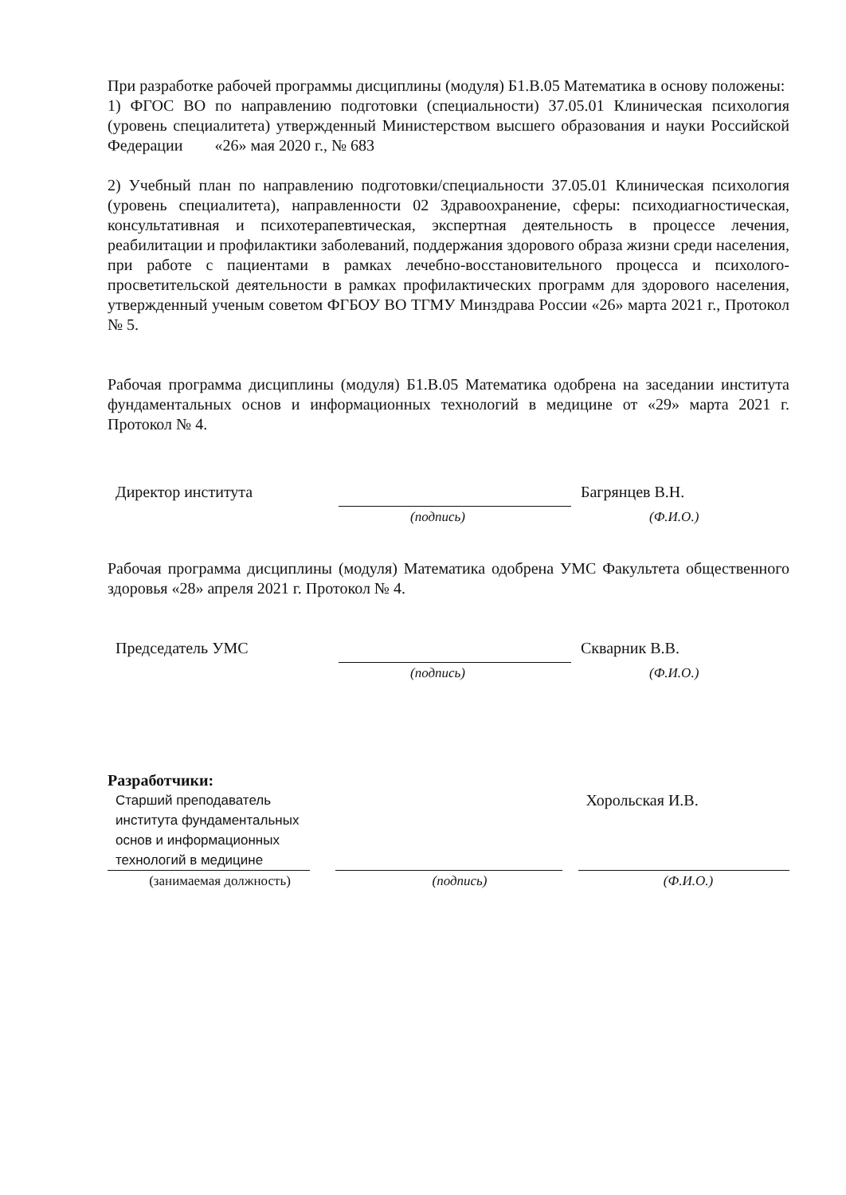При разработке рабочей программы дисциплины (модуля) Б1.В.05 Математика в основу положены:
1) ФГОС ВО по направлению подготовки (специальности) 37.05.01 Клиническая психология (уровень специалитета) утвержденный Министерством высшего образования и науки Российской Федерации «26» мая 2020 г., № 683
2) Учебный план по направлению подготовки/специальности 37.05.01 Клиническая психология (уровень специалитета), направленности 02 Здравоохранение, сферы: психодиагностическая, консультативная и психотерапевтическая, экспертная деятельность в процессе лечения, реабилитации и профилактики заболеваний, поддержания здорового образа жизни среди населения, при работе с пациентами в рамках лечебно-восстановительного процесса и психолого-просветительской деятельности в рамках профилактических программ для здорового населения, утвержденный ученым советом ФГБОУ ВО ТГМУ Минздрава России «26» марта 2021 г., Протокол № 5.
Рабочая программа дисциплины (модуля) Б1.В.05 Математика одобрена на заседании института фундаментальных основ и информационных технологий в медицине от «29» марта 2021 г. Протокол № 4.
Директор института Багрянцев В.Н.
(подпись) (Ф.И.О.)
Рабочая программа дисциплины (модуля) Математика одобрена УМС Факультета общественного здоровья «28» апреля 2021 г. Протокол № 4.
Председатель УМС Скварник В.В.
(подпись) (Ф.И.О.)
Разработчики:
Старший преподаватель института фундаментальных основ и информационных технологий в медицине
Хорольская И.В.
(занимаемая должность) (подпись) (Ф.И.О.)